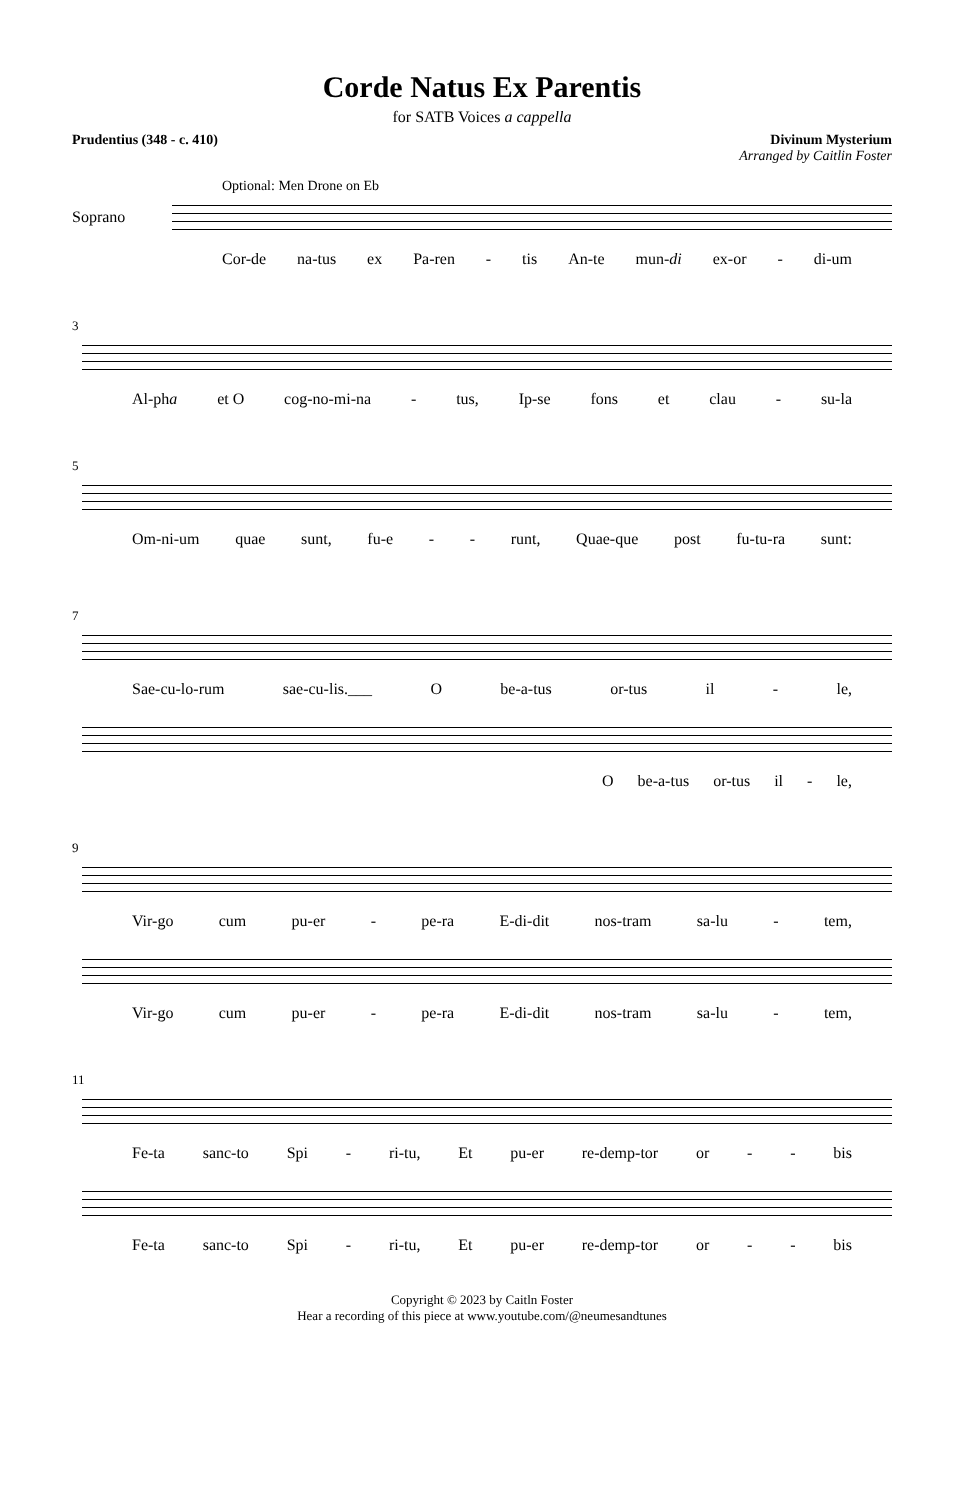Corde Natus Ex Parentis
for SATB Voices a cappella
Prudentius (348 - c. 410) Divinum Mysterium
Arranged by Caitlin Foster
Optional: Men Drone on Eb
Soprano
Cor-de na-tus ex Pa-ren - tis An-te mun-di ex-or - di-um
3
Al-pha et O cog-no-mi-na - tus, Ip-se fons et clau - su-la
5
Om-ni-um quae sunt, fu-e - - runt, Quae-que post fu-tu-ra sunt:
7
Sae-cu-lo-rum sae-cu-lis.___ O be-a-tus or-tus il - le,
Obe-a-tus or-tus il - le,
9
Vir-go cum pu-er - pe-ra E-di-dit nos-tram sa-lu - tem,
Vir-go cum pu-er - pe-ra E-di-dit nos-tram sa-lu - tem,
11
Fe-ta sanc-to Spi - ri-tu, Et pu-er re-demp-tor or - - bis
Fe-ta sanc-to Spi - ri-tu, Et pu-er re-demp-tor or - - bis
Copyright © 2023 by Caitln Foster
Hear a recording of this piece at www.youtube.com/@neumesandtunes